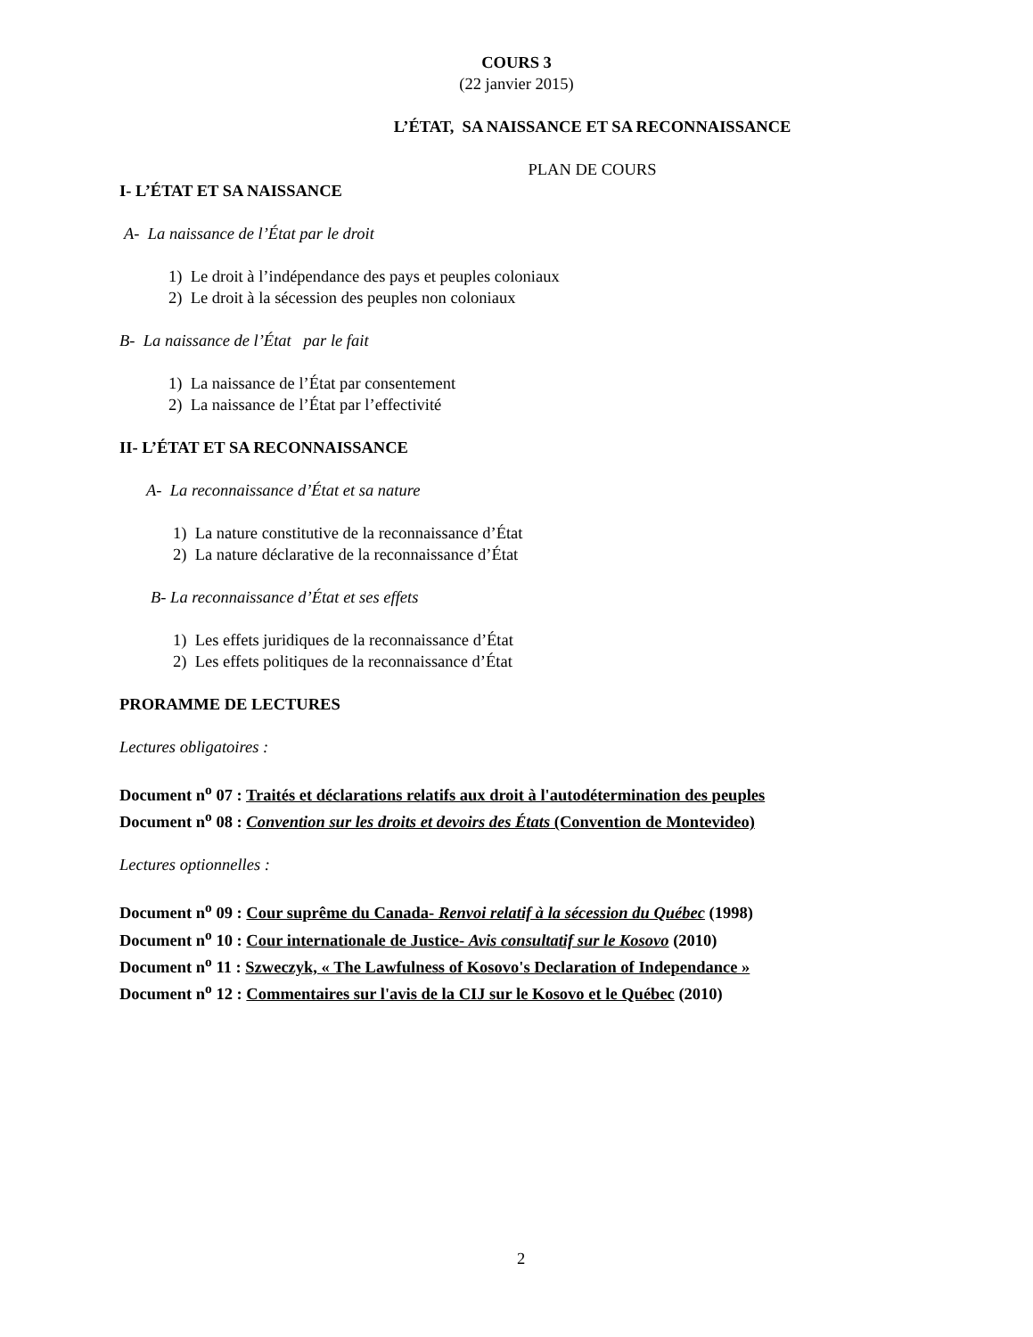COURS 3
(22 janvier 2015)
L’ÉTAT, SA NAISSANCE ET SA RECONNAISSANCE
PLAN DE COURS
I- L’ÉTAT ET SA NAISSANCE
A- La naissance de l’État par le droit
1) Le droit à l’indépendance des pays et peuples coloniaux
2) Le droit à la sécession des peuples non coloniaux
B- La naissance de l’État par le fait
1) La naissance de l’État par consentement
2) La naissance de l’État par l’effectivité
II- L’ÉTAT ET SA RECONNAISSANCE
A- La reconnaissance d’État et sa nature
1) La nature constitutive de la reconnaissance d’État
2) La nature déclarative de la reconnaissance d’État
B- La reconnaissance d’État et ses effets
1) Les effets juridiques de la reconnaissance d’État
2) Les effets politiques de la reconnaissance d’État
PRORAMME DE LECTURES
Lectures obligatoires :
Document n<sup>o</sup> 07 : Traités et déclarations relatifs aux droit à l'autodétermination des peuples
Document n<sup>o</sup> 08 : Convention sur les droits et devoirs des États (Convention de Montevideo)
Lectures optionnelles :
Document n<sup>o</sup> 09 : Cour suprême du Canada- Renvoi relatif à la sécession du Québec (1998)
Document n<sup>o</sup> 10 : Cour internationale de Justice- Avis consultatif sur le Kosovo (2010)
Document n<sup>o</sup> 11 : Szweczyk, « The Lawfulness of Kosovo's Declaration of Independance »
Document n<sup>o</sup> 12 : Commentaires sur l'avis de la CIJ sur le Kosovo et le Québec (2010)
2